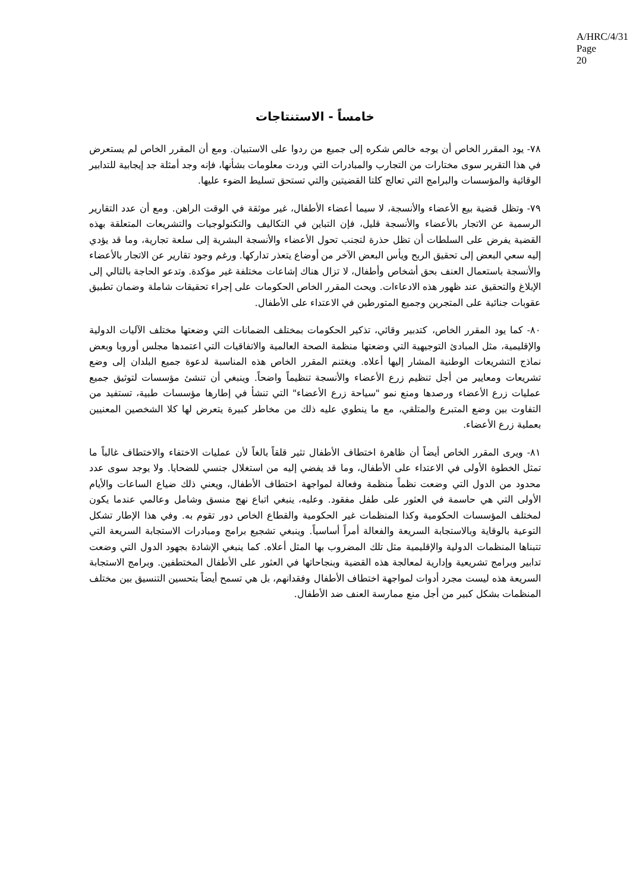A/HRC/4/31
Page 20
خامساً - الاستنتاجات
٧٨- يود المقرر الخاص أن يوجه خالص شكره إلى جميع من ردوا على الاستبيان. ومع أن المقرر الخاص لم يستعرض في هذا التقرير سوى مختارات من التجارب والمبادرات التي وردت معلومات بشأنها، فإنه وجد أمثلة جد إيجابية للتدابير الوقائية والمؤسسات والبرامج التي تعالج كلتا القضيتين والتي تستحق تسليط الضوء عليها.
٧٩- وتظل قضية بيع الأعضاء والأنسجة، لا سيما أعضاء الأطفال، غير موثقة في الوقت الراهن. ومع أن عدد التقارير الرسمية عن الاتجار بالأعضاء والأنسجة قليل، فإن التباين في التكاليف والتكنولوجيات والتشريعات المتعلقة بهذه القضية يفرض على السلطات أن تظل حذرة لتجنب تحول الأعضاء والأنسجة البشرية إلى سلعة تجارية، وما قد يؤدي إليه سعي البعض إلى تحقيق الربح ويأس البعض الآخر من أوضاع يتعذر تداركها. ورغم وجود تقارير عن الاتجار بالأعضاء والأنسجة باستعمال العنف بحق أشخاص وأطفال، لا تزال هناك إشاعات مختلفة غير مؤكدة. وتدعو الحاجة بالتالي إلى الإبلاغ والتحقيق عند ظهور هذه الادعاءات. ويحث المقرر الخاص الحكومات على إجراء تحقيقات شاملة وضمان تطبيق عقوبات جنائية على المتجرين وجميع المتورطين في الاعتداء على الأطفال.
٨٠- كما يود المقرر الخاص، كتدبير وقائي، تذكير الحكومات بمختلف الضمانات التي وضعتها مختلف الآليات الدولية والإقليمية، مثل المبادئ التوجيهية التي وضعتها منظمة الصحة العالمية والاتفاقيات التي اعتمدها مجلس أوروبا وبعض نماذج التشريعات الوطنية المشار إليها أعلاه. ويغتنم المقرر الخاص هذه المناسبة لدعوة جميع البلدان إلى وضع تشريعات ومعايير من أجل تنظيم زرع الأعضاء والأنسجة تنظيماً واضحاً. وينبغي أن تنشئ مؤسسات لتوثيق جميع عمليات زرع الأعضاء ورصدها ومنع نمو "سياحة زرع الأعضاء" التي تنشأ في إطارها مؤسسات طبية، تستفيد من التفاوت بين وضع المتبرع والمتلقي، مع ما ينطوي عليه ذلك من مخاطر كبيرة يتعرض لها كلا الشخصين المعنيين بعملية زرع الأعضاء.
٨١- ويرى المقرر الخاص أيضاً أن ظاهرة اختطاف الأطفال تثير قلقاً بالغاً لأن عمليات الاختفاء والاختطاف غالباً ما تمثل الخطوة الأولى في الاعتداء على الأطفال، وما قد يفضي إليه من استغلال جنسي للضحايا. ولا يوجد سوى عدد محدود من الدول التي وضعت نظماً منظمة وفعالة لمواجهة اختطاف الأطفال، ويعني ذلك ضياع الساعات والأيام الأولى التي هي حاسمة في العثور على طفل مفقود. وعليه، ينبغي اتباع نهج منسق وشامل وعالمي عندما يكون لمختلف المؤسسات الحكومية وكذا المنظمات غير الحكومية والقطاع الخاص دور تقوم به. وفي هذا الإطار تشكل التوعية بالوقاية وبالاستجابة السريعة والفعالة أمراً أساسياً. وينبغي تشجيع برامج ومبادرات الاستجابة السريعة التي تتبناها المنظمات الدولية والإقليمية مثل تلك المضروب بها المثل أعلاه. كما ينبغي الإشادة بجهود الدول التي وضعت تدابير وبرامج تشريعية وإدارية لمعالجة هذه القضية وبنجاحاتها في العثور على الأطفال المختطفين. وبرامج الاستجابة السريعة هذه ليست مجرد أدوات لمواجهة اختطاف الأطفال وفقدانهم، بل هي تسمح أيضاً بتحسين التنسيق بين مختلف المنظمات بشكل كبير من أجل منع ممارسة العنف ضد الأطفال.